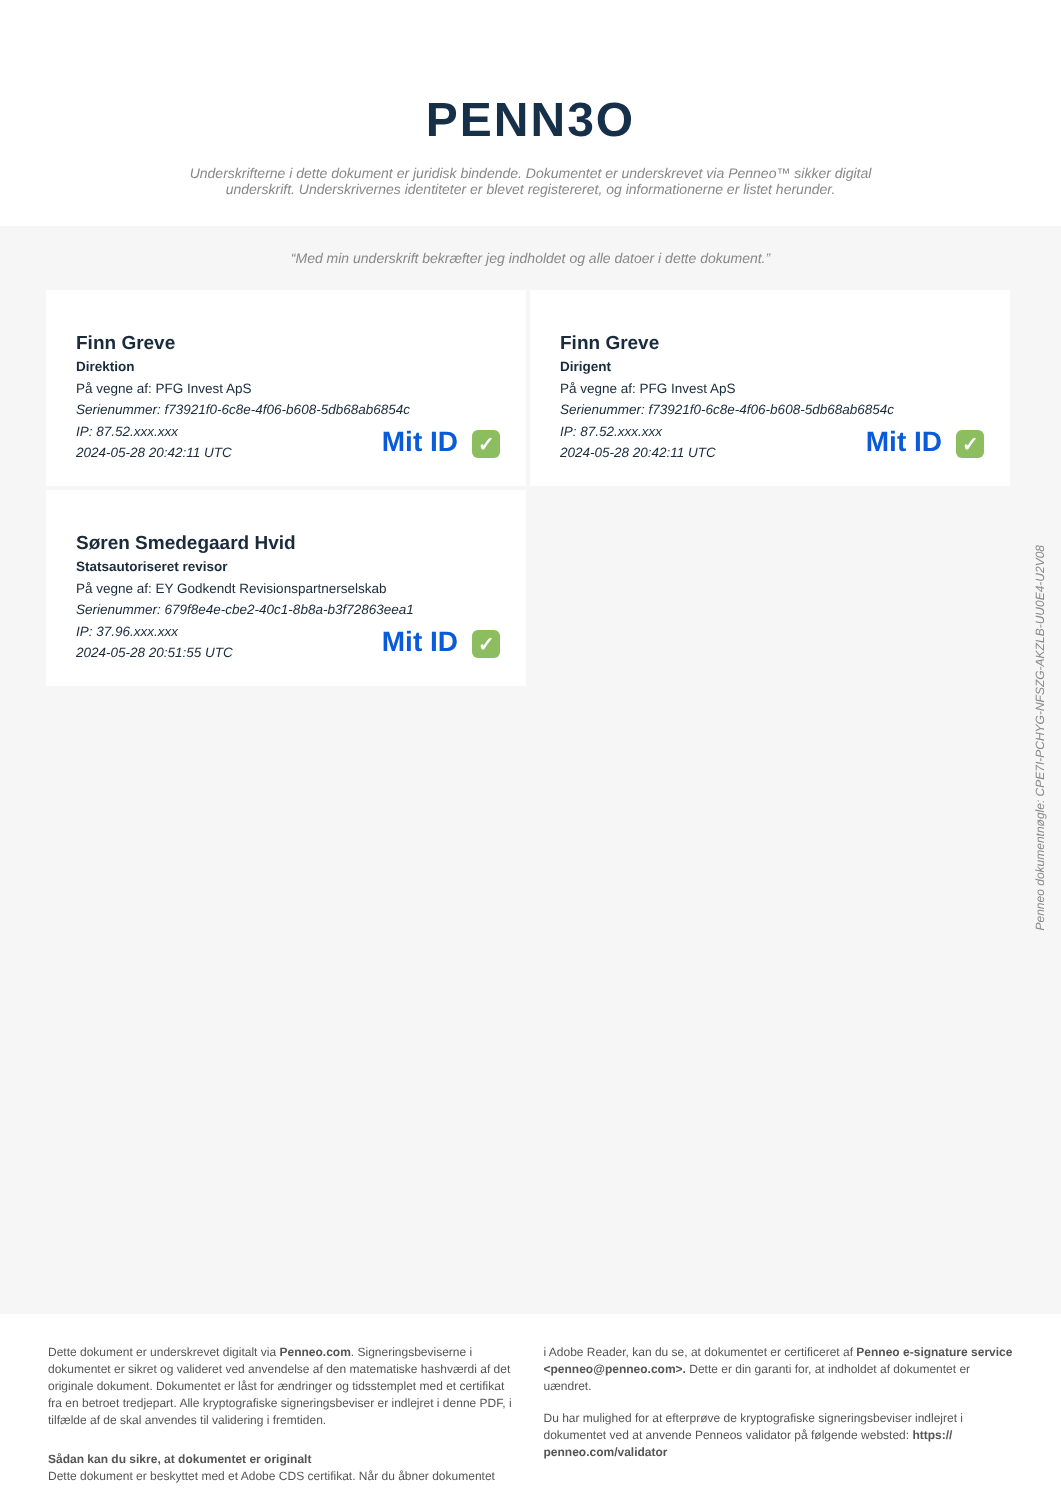PENN3O
Underskrifterne i dette dokument er juridisk bindende. Dokumentet er underskrevet via Penneo™ sikker digital underskrift. Underskrivernes identiteter er blevet registereret, og informationerne er listet herunder.
“Med min underskrift bekræfter jeg indholdet og alle datoer i dette dokument.”
Finn Greve
Direktion
På vegne af: PFG Invest ApS
Serienummer: f73921f0-6c8e-4f06-b608-5db68ab6854c
IP: 87.52.xxx.xxx
2024-05-28 20:42:11 UTC
Mit ID ✓
Finn Greve
Dirigent
På vegne af: PFG Invest ApS
Serienummer: f73921f0-6c8e-4f06-b608-5db68ab6854c
IP: 87.52.xxx.xxx
2024-05-28 20:42:11 UTC
Mit ID ✓
Søren Smedegaard Hvid
Statsautoriseret revisor
På vegne af: EY Godkendt Revisionspartnerselskab
Serienummer: 679f8e4e-cbe2-40c1-8b8a-b3f72863eea1
IP: 37.96.xxx.xxx
2024-05-28 20:51:55 UTC
Mit ID ✓
Penneo dokumentnøgle: CPE7I-PCHYG-NFSZG-AKZLB-UU0E4-U2V08
Dette dokument er underskrevet digitalt via Penneo.com. Signeringsbeviserne i dokumentet er sikret og valideret ved anvendelse af den matematiske hashværdi af det originale dokument. Dokumentet er låst for ændringer og tidsstemplet med et certifikat fra en betroet tredjepart. Alle kryptografiske signeringsbeviser er indlejret i denne PDF, i tilfælde af de skal anvendes til validering i fremtiden.
Sådan kan du sikre, at dokumentet er originalt
Dette dokument er beskyttet med et Adobe CDS certifikat. Når du åbner dokumentet
i Adobe Reader, kan du se, at dokumentet er certificeret af Penneo e-signature service <penneo@penneo.com>. Dette er din garanti for, at indholdet af dokumentet er uændret.
Du har mulighed for at efterprøve de kryptografiske signeringsbeviser indlejret i dokumentet ved at anvende Penneos validator på følgende websted: https:// penneo.com/validator